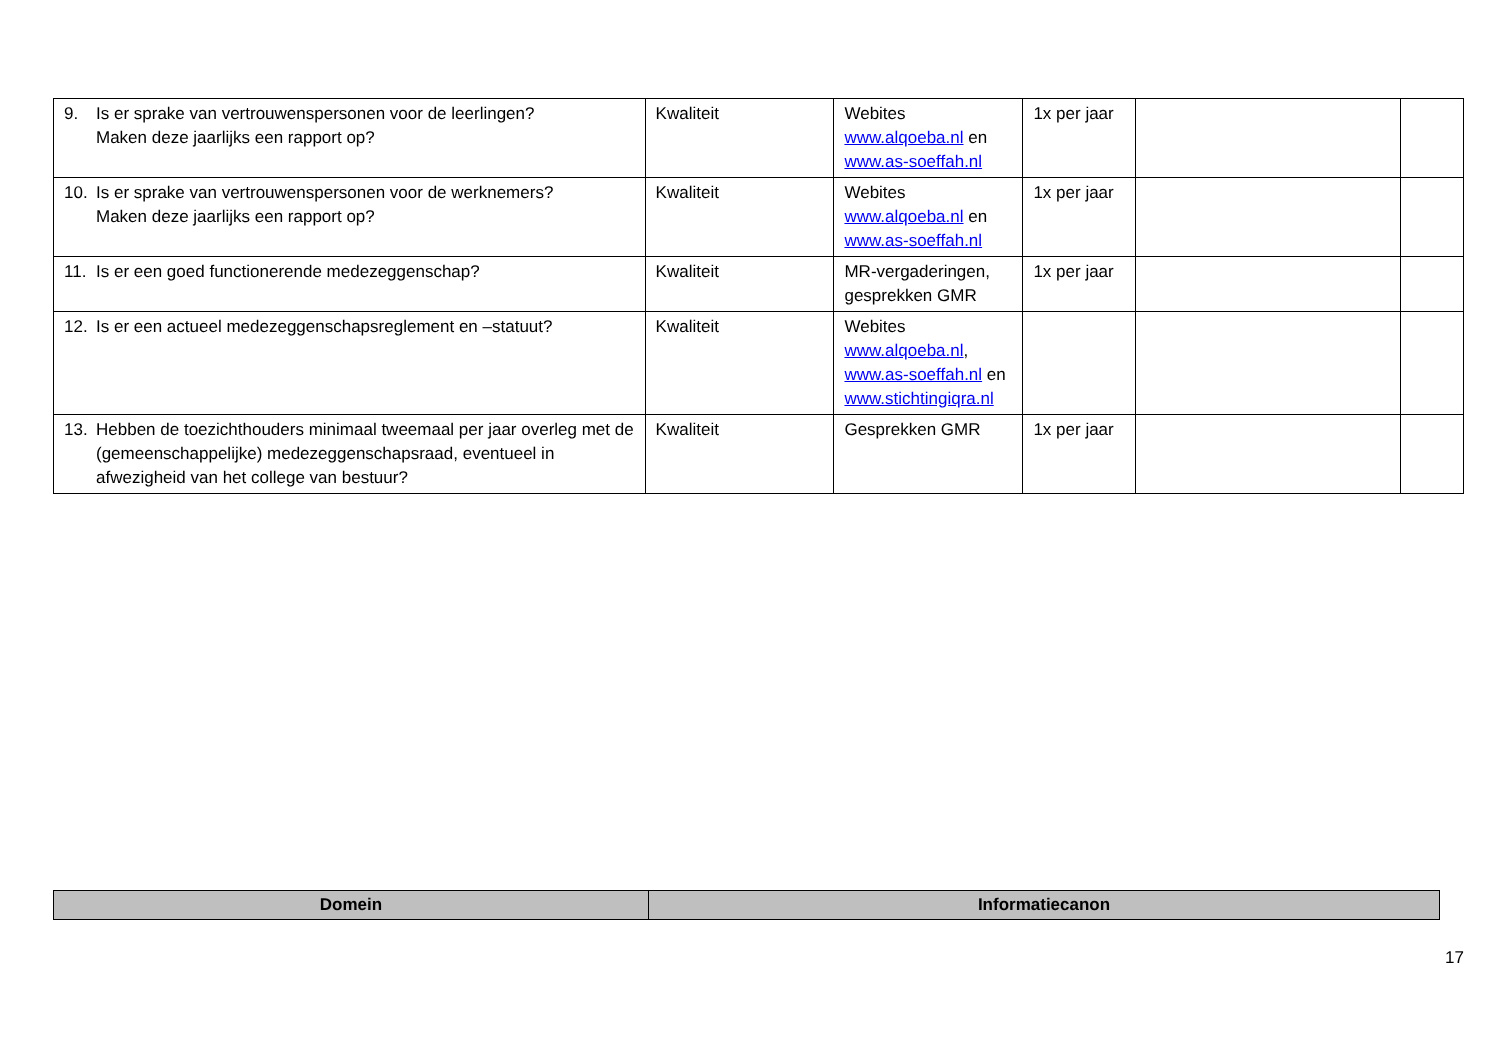| 9. Is er sprake van vertrouwenspersonen voor de leerlingen? Maken deze jaarlijks een rapport op? | Kwaliteit | Webites www.alqoeba.nl en www.as-soeffah.nl | 1x per jaar | | |
| 10. Is er sprake van vertrouwenspersonen voor de werknemers? Maken deze jaarlijks een rapport op? | Kwaliteit | Webites www.alqoeba.nl en www.as-soeffah.nl | 1x per jaar | | |
| 11. Is er een goed functionerende medezeggenschap? | Kwaliteit | MR-vergaderingen, gesprekken GMR | 1x per jaar | | |
| 12. Is er een actueel medezeggenschapsreglement en –statuut? | Kwaliteit | Webites www.alqoeba.nl , www.as-soeffah.nl en www.stichtingiqra.nl | | | |
| 13. Hebben de toezichthouders minimaal tweemaal per jaar overleg met de (gemeenschappelijke) medezeggenschapsraad, eventueel in afwezigheid van het college van bestuur? | Kwaliteit | Gesprekken GMR | 1x per jaar | | |
| Domein | Informatiecanon |
| --- | --- |
17